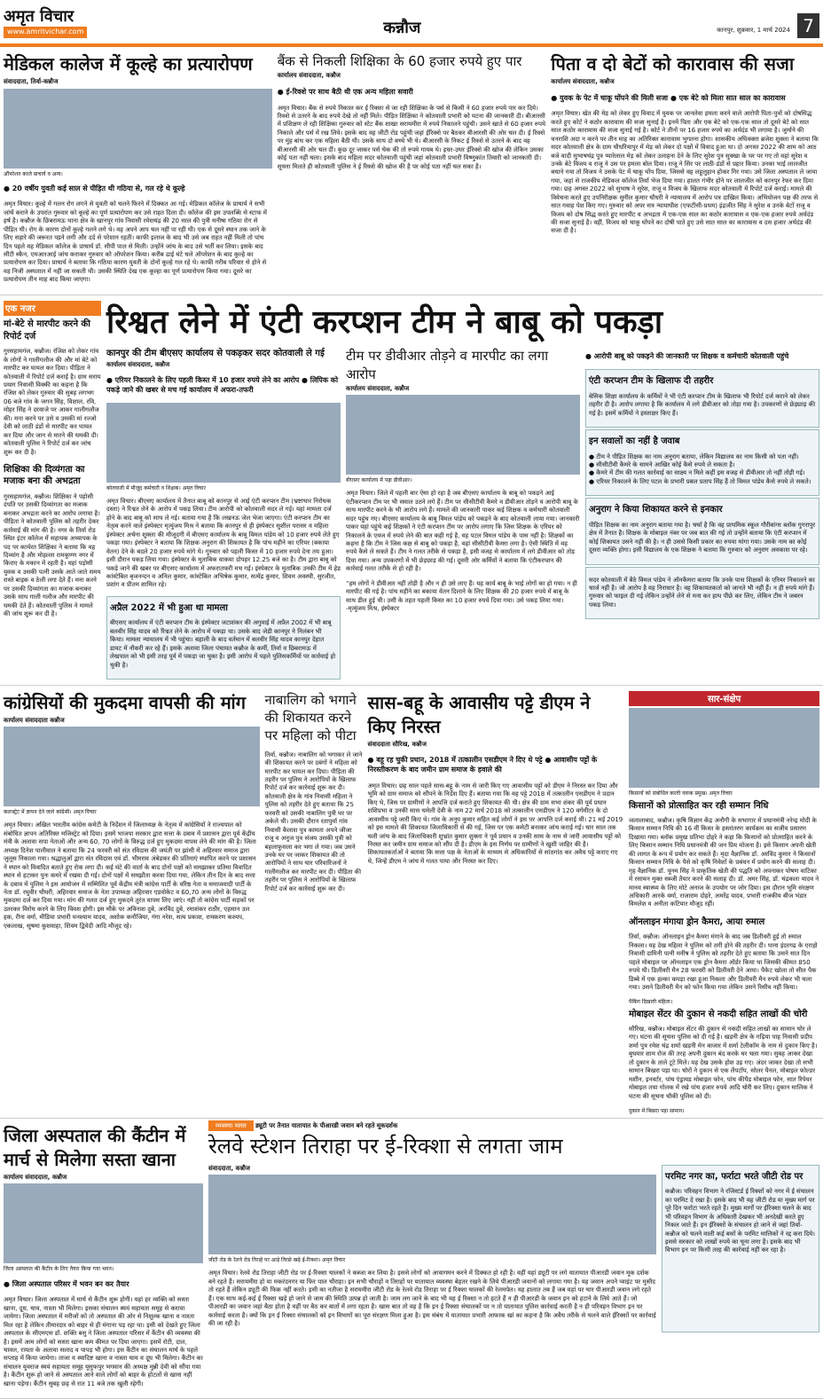अमृत विचार
www.amritvichar.com
कन्नौज
कानपुर, शुक्रवार, 1 मार्च 2024 7
मेडिकल कालेज में कूल्हे का प्रत्यारोपण
संवाददाता, तिर्वा-कन्नौज
ऑपरेशन करते प्राचार्य व अन्य।
● 20 वर्षीय युवती कई साल से पीड़ित थी गठिया से, गल रहे थे कूल्हे
अमृत विचार। कूल्हे में गलन रोग लगने से युवती को चलने फिरने में दिक्कत आ गई। मेडिकल कॉलेज के प्राचार्य ने सभी जांचें कराने के उपरांत गुरुवार को कूल्हे का पूर्ण प्रत्यारोपण कर उसे राहत दिला दी। कॉलेज की इस उपलब्धि से स्टाफ में हर्ष है। कन्नौज के छिबरामऊ थाना क्षेत्र के खानपुर गांव निवासी रमेशचंद्र की 20 साल की पुत्री मनीषा गठिया रोग से पीड़ित थी। रोग के कारण दोनों कूल्हे गलने लगे थे। वह अपने आप चल नहीं पा रही थी। एक से दूसरे स्थान तक जाने के लिए सहारे की जरूरत पड़ने लगी और दर्द से परेशान रहती। काफी इलाज के बाद भी उसे जब राहत नहीं मिली तो पांच दिन पहले वह मेडिकल कॉलेज के प्राचार्य डॉ. सीपी पाल से मिली। उन्होंने जांच के बाद उसे भर्ती कर लिया। इसके बाद सीटी स्कैन, एमआरआई जांच कराकर गुरुवार को ऑपरेशन किया। करीब ढाई घंटे चले ऑपरेशन के बाद कूल्हे का प्रत्यारोपण कर दिया। प्राचार्य ने बताया कि गठिया कारण युवती के दोनों कूल्हे गल रहे थे। काफी गरीब परिवार से होने से वह निजी अस्पताल में नहीं जा सकती थी। उसकी स्थिति देख एक कूल्हा का पूर्ण प्रत्यारोपण किया गया। दूसरे का प्रत्यारोपण तीन माह बाद किया जाएगा।
बैंक से निकली शिक्षिका के 60 हजार रुपये हुए पार
कार्यालय संवाददाता, कन्नौज
● ई-रिक्शे पर साथ बैठी थी एक अन्य महिला सवारी
अमृत विचार। बैंक से रुपये निकाल कर ई रिक्शा से जा रही शिक्षिका के पर्स से किसी ने 60 हजार रुपये पार कर दिये। रिक्शे से उतरने के बाद रुपये देखे तो नहीं मिले। पीड़ित शिक्षिका ने कोतवाली प्रभारी को घटना की जानकारी दी। बीआरसी में प्रशिक्षण ले रही शिक्षिका गुरुवार को स्टेट बैंक शाखा सरायमीरा में रुपये निकालने पहुंची। उसने खाते से 60 हजार रुपये निकाले और पर्स में रख लिये। इसके बाद वह जीटी रोड पहुंची जहां ईरिक्शे पर बैठकर बीआरसी की ओर चल दी। ई रिक्शे पर मुंह बांध कर एक महिला बैठी थी। उसके साथ दो बच्चे भी थे। बीआरसी के निकट ई रिक्शे से उतरने के बाद वह बीआरसी की ओर चल दीं। कुछ दूर जाकर पर्स चेक की तो रुपये गायब थे। इधर-उधर ईरिक्शे की खोज की लेकिन उसका कोई पता नहीं चला। इसके बाद महिला सदर कोतवाली पहुंची जहां कोतवाली प्रभारी विष्णुकांत तिवारी को जानकारी दी। सूचना मिलते ही कोतवाली पुलिस ने ई रिक्शे की खोज की है पर कोई पता नहीं चल सका है।
पिता व दो बेटों को कारावास की सजा
कार्यालय संवाददाता, कन्नौज
● युवक के पेट में चाकू घोंपने की मिली सजा ● एक बेटे को मिला सात साल का कारावास
अमृत विचार। खेत की मेड़ को लेकर हुए विवाद में युवक पर जानलेवा हमला करने वाले आरोपी पिता-पुत्रों को दोषसिद्ध करते हुए कोर्ट ने कठोर कारावास की सजा सुनाई है। इनमें पिता और एक बेटे को एक-एक साल तो दूसरे बेटे को सात साल कठोर कारावास की सजा सुनाई गई है। कोर्ट ने तीनों पर 16 हजार रुपये का अर्थदंड भी लगाया है। जुर्माने की धनराशि अदा न करने पर तीन माह का अतिरिक्त कारावास भुगतना होगा। शासकीय अधिवक्ता ब्रजेश शुक्ला ने बताया कि सदर कोतवाली क्षेत्र के ग्राम चौधरियापुर में मेड़ को लेकर दो पक्षों में विवाद हुआ था। दो अगस्त 2022 की शाम को आठ बजे वादी सुभाषचंद्र पुत्र प्यारेलाल मेड़ को लेकर उलाहना देने के लिए सुरेश पुत्र सुक्खा के घर पर गए तो वहां सुरेश व उनके बेटे विजय व राजू ने उस पर हमला बोल दिया। राजू ने सिर पर लाठी-डंडों से प्रहार किया। उनका भाई लालजीत बचाने गया तो विजय ने उसके पेट में चाकू घोंप दिया, जिससे वह लहूलुहान होकर गिर गया। उसे जिला अस्पताल ले जाया गया, जहां से राजकीय मेडिकल कॉलेज तिर्वा भेज दिया गया। हालत गंभीर होने पर लालजीत को कानपुर रेफर कर दिया गया। छह अगस्त 2022 को सुभाष ने सुरेश, राजू व विजय के खिलाफ सदर कोतवाली में रिपोर्ट दर्ज कराई। मामले की विवेचना करते हुए उपनिरीक्षक सुनील कुमार चौधरी ने न्यायालय में आरोप पत्र दाखिल किया। अभियोजन पक्ष की तरफ से सात गवाह पेश किए गए। गुरुवार को अपर सत्र न्यायाधीश (एफटीसी-प्रथम) इंद्रजीत सिंह ने सुरेश व उनके बेटों राजू व विजय को दोष सिद्ध करते हुए मारपीट व अभद्रता में एक-एक साल का कठोर कारावास व एक-एक हजार रुपये अर्थदंड की सजा सुनाई है। वहीं, विजय को चाकू घोंपने का दोषी पाते हुए उसे सात साल का कारावास व दस हजार अर्थदंड की सजा दी है।
एक नजर
मां-बेटे से मारपीट करने की रिपोर्ट दर्ज
गुरसहायगंज, कन्नौज। रंजिश को लेकर गांव के लोगों ने गालीगलौज की और मां बेटे को मारपीट कर घायल कर दिया। पीड़िता ने कोतवाली में रिपोर्ट दर्ज कराई है। ग्राम सराय प्रयाग निवासी विक्की का कहना है कि रंजिश को लेकर गुरुवार की सुबह लगभग 06 बजे गांव के जगन सिंह, विशाल, रवि, मोहर सिंह ने दरवाजे पर आकर गालीगलौज की। मना करने पर उसे व उसकी मां रज्जो देवी को लाठी डंडों से मारपीट कर घायल कर दिया और जान से मारने की धमकी दी। कोतवाली पुलिस ने रिपोर्ट दर्ज कर जांच शुरू कर दी है।
शिक्षिका की दिव्यंगता का मजाक बना की अभद्रता
गुरसहायगंज, कन्नौज। शिक्षिका ने पड़ोसी दंपति पर उसकी दिव्यांगता का मजाक बनाकर अभद्रता करने का आरोप लगाया है। पीड़िता ने कोतवाली पुलिस को तहरीर देकर कार्रवाई की मांग की है। नगर के तिर्वा रोड स्थित इंटर कॉलेज में सहायक अध्यापक के पद पर कार्यरत शिक्षिका ने बताया कि वह दिव्यांग है और मोहल्ला रामकुण्ण नगर में किराए के मकान में रहती है। यहां पड़ोसी युवक व उसकी पत्नी उसके आते जाते समय रास्ते बाइक व ठेली लगा देते हैं। मना करने पर उसकी दिव्यांगता का मजाक बनाकर उसके साथ गाली गलौज और मारपीट की धमकी देते हैं। कोतवाली पुलिस ने मामले की जांच शुरू कर दी है।
रिश्वत लेने में एंटी करप्शन टीम ने बाबू को पकड़ा
कानपुर की टीम बीएसए कार्यालय से पकड़कर सदर कोतवाली ले गई
कार्यालय संवाददाता, कन्नौज
● एरियर निकालने के लिए पहली किस्त में 10 हजार रुपये लेने का आरोप ● लिपिक को पकड़े जाने की खबर से मच गई कार्यालय में अफरा-तफरी
कोतवाली में मौजूद कर्मचारी व शिक्षक। अमृत विचार
अमृत विचार। बीएसए कार्यालय में तैनात बाबू को कानपुर से आई एंटी करप्शन टीम (भ्रष्टाचार निरोधक दस्ता) ने रिश्वत लेने के आरोप में पकड़ लिया। टीम आरोपी को कोतवाली सदर ले गई। यहां मामला दर्ज होने के बाद बाबू को साथ ले गई। बताया गया है कि लखनऊ जेल भेजा जाएगा। एंटी करप्शन टीम का नेतृत्व करने वाले इंस्पेक्टर मृत्युंजय मिश्र ने बताया कि कानपुर से ही इंस्पेक्टर सुशील परासर व महिला इंस्पेक्टर अर्चना शुक्ला की मौजूदगी में बीएसए कार्यालय के बाबू विमल पांडेय को 10 हजार रुपये लेते हुए पकड़ा गया। इंस्पेक्टर ने बताया कि शिक्षक अनुराग की शिकायत है कि पांच महीने का एरियर (बकाया वेतन) देने के बदले 20 हजार रुपये मांगे थे। गुरुवार को पहली किस्त में 10 हजार रुपये देना तय हुआ। इसी दौरान पकड़ लिया गया। इंस्पेक्टर के मुताबिक वाकया दोपहर 12.25 बजे का है। टीम द्वारा बाबू को पकड़े जाने की खबर पर बीएसए कार्यालय में अफरातफरी मच गई। इंस्पेक्टर के मुताबिक उनकी टीम में हेड कांस्टेबिल बृजनन्दन व अनिल कुमार, कांस्टेबिल अभिषेक कुमार, सत्येंद्र कुमार, शिवम अवस्थी, सुरजीत, प्रशांग व प्रीतम शामिल रहे।
अप्रैल 2022 में भी हुआ था मामला
बीएसए कार्यालय में एंटी करप्शन टीम के इंस्पेक्टर जटाशंकर की अगुवाई में अप्रैल 2002 में भी बाबू बलवीर सिंह यादव को रिश्वत लेने के आरोप में पकड़ा था। उसके बाद जेडी कानपुर ने निलंबन भी किया। मामला न्यायालय में भी पहुंचा। बहाली के बाद वर्तमान में बलवीर सिंह यादव कानपुर देहात डायट में नौकरी कर रहे हैं। इसके अलावा जिला पंचायत कन्नौज के कर्मी, तिर्वा व छिबरामऊ में लेखपाल को भी इसी तरह पूर्व में पकड़ा जा चुका है। इसी आरोप में पहले पुलिसकर्मियों पर कार्रवाई हो चुकी है।
टीम पर डीवीआर तोड़ने व मारपीट का लगा आरोप
कार्यालय संवाददाता, कन्नौज
बीएसए कार्यालय में पड़ा डीवीआर।
अमृत विचार। जिले में पहली बार ऐसा हो रहा है जब बीएसए कार्यालय के बाबू को पकड़ने आई एंटीकरप्शन टीम पर भी सवाल उठने लगे हैं। टीम पर सीसीटीवी कैमरे व डीवीआर तोड़ने व आरोपी बाबू के साथ मारपीट करने के भी आरोप लगे हैं। मामले की जानकारी पाकर कई शिक्षक व कर्मचारी कोतवाली सदर पहुंच गए। बीएसए कार्यालय के बाबू विमल पांडेय को पकड़ने के बाद कोतवाली लाया गया। जानकारी पाकर यहां पहुंचे कई शिक्षकों ने एंटी करप्शन टीम पर आरोप लगाए कि जिस शिक्षक के एरियर को निकालने के एवज में रुपये लेने की बात कही गई है, वह पटल विमल पांडेय के पास नहीं है। शिक्षकों का कहना है कि टीम ने जिस कक्ष से बाबू को पकड़ा है, वहां सीसीटीवी कैमरा लगा है। ऐसी स्थिति में वह रुपये कैसे ले सकते हैं। टीम ने गलत तरीके से पकड़ा है, इसी वजह से कार्यालय में लगे डीवीआर को तोड़ दिया गया। अन्य उपकरणों में भी छेड़छाड़ की गई। दूसरी ओर कर्मियों ने बताया कि एंटीकरप्शन की कार्रवाई गलत तरीके से हो रही है।
“हम लोगों ने डीवीआर नहीं तोड़ी है और न ही उसे लाए हैं। यह कार्य बाबू के भाई लोगों का हो गया। न ही मारपीट की गई है। पांच महीने का बकाया वेतन दिलाने के लिए शिक्षक की 20 हजार रुपये में बाबू के साथ डील हुई थी। उसी के तहत पहली किस्त का 10 हजार रुपये दिया गया। उसे पकड़ लिया गया। -मृत्युंजय मिश्र, इंस्पेक्टर
● आरोपी बाबू को पकड़ने की जानकारी पर शिक्षक व कर्मचारी कोतवाली पहुंचे
एंटी करप्शन टीम के खिलाफ दी तहरीर
बेसिक शिक्षा कार्यालय के कर्मियों ने भी एंटी करप्शन टीम के खिलाफ भी रिपोर्ट दर्ज कराने को लेकर तहरीर दी है। आरोप लगाया है कि कार्यालय में लगे डीवीआर को तोड़ा गया है। उपकरणों से छेड़छाड़ की गई है। इसमें कर्मियों ने हस्ताक्षर किए हैं।
इन सवालों का नहीं है जवाब
● टीम ने पीड़ित शिक्षक का नाम अनुराग बताया, लेकिन विद्यालय का नाम किसी को पता नहीं।
● सीसीटीवी कैमरे के सामने आखिर कोई कैसे रुपये ले सकता है।
● कैमरे में टीम की गलत कार्रवाई का साक्ष्य न मिले कहीं इस वजह से डीवीआर तो नहीं तोड़ी गई।
● एरियर निकालने के लिए पटल के प्रभारी प्रबल प्रताप सिंह हैं तो विमल पांडेय कैसे रुपये ले सकते।
अनुराग ने किया शिकायत करने से इनकार
पीड़ित शिक्षक का नाम अनुराग बताया गया है। चर्चा है कि वह प्राथमिक स्कूल गौरीबांगर ब्लॉक गुगरापुर क्षेत्र में तैनात है। शिक्षक के मोबाइल नंबर पर जब बात की गई तो उन्होंने बताया कि एंटी करप्शन में कोई शिकायत उसने नहीं की है। न ही उससे किसी प्रकार का रुपया मांगा गया। उसके नाम का कोई दूसरा व्यक्ति होगा। इसी विद्यालय के एक शिक्षक ने बताया कि गुरुवार को अनुराग अवकाश पर रहे।
सदर कोतवाली में बैठे विमल पांडेय ने ऑनकैमरा बताया कि उनके पास शिक्षकों के एरियर निकालने का चार्ज नहीं है। जो आरोप है वह निराधार है। वह शिकायतकर्ता को जानते भी नहीं हैं। न ही रुपये मांगे हैं। गुरुवार को फाइल दी गई लेकिन उन्होंने लेने से मना कर हाथ पीछे कर लिए, लेकिन टीम ने जबरन पकड़ लिया।
कांग्रेसियों की मुकदमा वापसी की मांग
कार्यालय संवाददाता कन्नौज
कलक्ट्रेट में ज्ञापन देने जाते कांग्रेसी। अमृत विचार
अमृत विचार। अखिल भारतीय कांग्रेस कमेटी के निर्देशन में जिलाध्यक्ष के नेतृत्व में कांग्रेसियों ने राज्यपाल को संबोधित ज्ञापन अतिरिक्त मजिस्ट्रेट को दिया। इसमें भाजपा सरकार द्वारा सत्ता के दबाव में प्रशासन द्वारा पूर्व केंद्रीय मंत्री के अलावा सपा नेताओं और अन्य 60, 70 लोगों के विरुद्ध दर्ज हुए मुकदमा वापस लेने की मांग की है। जिला अध्यक्ष दिनेश पालीवाल ने बताया कि 24 फरवरी को संत रविदास की जयंती पर झांसी में अहिरवार समाज द्वारा जुलूस निकाला गया। श्रद्धालुओं द्वारा संत रविदास एवं डॉ. भीमराव अंबेडकर की प्रतिमाएं स्थापित करने पर प्रशासन ने स्थान को विवादित बताते हुए रोक लगा दी। कई घंटे की वार्ता के बाद दोनों पक्षों को समझाकर प्रतिमा विवादित स्थान से हटाकर पुनः कमरे में रखवा दी गई। दोनों पक्षों में समझौता करवा दिया गया, लेकिन तीन दिन के बाद सत्ता के दबाव में पुलिस ने इस आयोजन में सम्मिलित पूर्व केंद्रीय मंत्री कांग्रेस पार्टी के वरिष्ठ नेता व समाजवादी पार्टी के नेता डॉ. रघुवीर चौधरी, अहिरवार समाज के नेता उपाध्यक्ष अहिरवार एडवोकेट व 60,70 अन्य लोगों के विरुद्ध मुकदमा दर्ज कर दिया गया। मांग की गलत दर्ज हुए मुकदमे तुरंत वापस लिए जाएं। नहीं तो कांग्रेस पार्टी सड़कों पर उतरकर विरोध करने के लिए विवश होगी। इस मौके पर अविनाश दुबे, अरविंद दुबे, रमाशंकर राठौर, एहसान उल हक, रीना वर्मा, मीडिया प्रभारी घनश्याम यादव, अशोक कनौजिया, गंगा नरेश, सत्य प्रकाश, रामकरण कश्यप, एकलाख, सुषमा कुशवाहा, शिवम द्विवेदी आदि मौजूद रहे।
नाबालिग को भगाने की शिकायत करने पर महिला को पीटा
तिर्वा, कन्नौज। नाबालिग को भगाकर ले जाने की शिकायत करने पर दबंगों ने महिला को मारपीट कर घायल कर दिया। पीड़िता की तहरीर पर पुलिस ने आरोपियों के खिलाफ रिपोर्ट दर्ज कर कार्रवाई शुरू कर दी। कोतवाली क्षेत्र के गांव निवासी महिला ने पुलिस को तहरीर देते हुए बताया कि 25 फरवरी को उसकी नाबालिग पुत्री घर पर अकेले थी। उसकी दौरान रतापुर्वा गांव निवासी कैलाश पुत्र कामता अपने जीजा राजू व अनुज पुत्र संजय उसकी पुत्री को बहलाफुसला कर भगा ले गया। जब उसने उनके घर पर जाकर शिकायत की तो आरोपियों ने साथ चार परिवारिजनों ने गालीगलौज कर मारपीट कर दी। पीड़िता की तहरीर पर पुलिस ने आरोपियों के खिलाफ रिपोर्ट दर्ज कर कार्रवाई शुरू कर दी।
सास-बहू के आवासीय पट्टे डीएम ने किए निरस्त
संवाददाता सौरिख, कन्नौज
● बहू रह चुकी प्रधान, 2018 में तत्कालीन एसडीएम ने दिए थे पट्टे ● आवासीय पट्टों के निरस्तीकरण के बाद जमीन ग्राम समाज के हवाले की
अमृत विचार। छह साल पहले सास-बहू के नाम से जारी किए गए आवासीय पट्टों को डीएम ने निरस्त कर दिया और भूमि को ग्राम समाज को सौंपने के निर्देश दिए हैं। बताया गया कि वह पट्टे 2018 में तत्कालीन एसडीएम ने प्रदान किए थे, जिस पर ग्रामीणों ने आपत्ति दर्ज कराते हुए शिकायत की थी। क्षेत्र की ग्राम सभा शंकर की पूर्व प्रधान शशिप्रभा व उनकी सास चमेली देवी के नाम 22 मार्च 2018 को तत्कालीन एसडीएम ने 120 वर्गमीटर के दो आवासीय पट्टे जारी किए थे। गांव के अनूप कुमार सहित कई लोगों ने इस पर आपत्ति दर्ज कराई थी। 21 मई 2019 को इस मामले की शिकायत जिलाधिकारी से की गई, जिस पर एक कमेटी बनाकर जांच कराई गई। चार साल तक चली जांच के बाद जिलाधिकारी शुभ्रांत कुमार शुक्ला ने पूर्व प्रधान व उनकी सास के नाम से जारी आवासीय पट्टों को निरस्त कर जमीन ग्राम समाज को सौंप दी है। डीएम के इस निर्णय पर ग्रामीणों ने खुशी जाहिर की है। शिकायतकर्ताओं ने बताया कि सत्ता पक्ष के नेताओं के माध्यम से अधिकारियों से सांठगांठ कर अवैध पट्टे कराए गए थे, जिन्हें डीएम ने जांच में गलत पाया और निरस्त कर दिए।
सार-संक्षेप
किसानों को संबोधित करती ब्लाक प्रमुख। अमृत विचार
किसानों को प्रोत्साहित कर रही सम्मान निधि
जलालाबाद, कन्नौज। कृषि विज्ञान केंद्र अनौगी के सभागार में प्रधानमंत्री नरेन्द्र मोदी के किसान सम्मान निधि की 16 वीं किस्त के हस्तांतरण कार्यक्रम का सजीव प्रसारण दिखाया गया। ब्लॉक प्रमुख प्रतिभा दोहरे ने कहा कि किसानों को प्रोत्साहित करने के लिए किसान सम्मान निधि प्रधानमंत्री की जन प्रिय योजना है। इसे किसान अपनी खेती की लागत के रूप में प्रयोग कर सकते हैं। मृदा वैज्ञानिक डॉ. अरविंद कुमार ने किसानों किसान सम्मान निधि के पैसे को कृषि निवेशों के प्रबंधन में प्रयोग करने की सलाह दी। गृह वैज्ञानिक डॉ. पूनम सिंह ने प्राकृतिक खेती की पद्धति को अपनाकर पोषण वाटिका में रसायन मुक्त सब्जी तैयार करने की सलाह दी। डॉ. अमर सिंह, डॉ. चंद्रकला यादव ने मानव स्वास्थ्य के लिए मोटे अनाज के उपयोग पर जोर दिया। इस दौरान भूमि संरक्षण अधिकारी आरके वर्मा, राजाराम दोहरे, अमरेंद्र यादव, प्रभारी राजकीय बीज भंडार विमलेश व अनीता कटियार मौजूद रहीं।
ऑनलाइन मंगाया ड्रोन कैमरा, आया रुमाल
तिर्वा, कन्नौज। ऑनलाइन ड्रोन कैमरा मंगाने के बाद जब डिलीवरी हुई तो रुमाल निकला। यह देख महिला ने पुलिस को ठगी होने की तहरीर दी। थाना इंदरगढ के एराहो निवासी दामिनी पत्नी मनीष ने पुलिस को तहरीर देते हुए बताया कि उसने सात दिन पहले मोबाइल पर ऑनलाइन एक ड्रोन कैमरा ऑर्डर किया था जिसकी कीमत 850 रुपये थी। डिलीवरी मैन 28 फरवरी को डिलीवरी देने आया। पैकेट खोला तो सील पैक डिब्बे में एक हल्का कपड़ा रखा हुआ निकला और डिलीवरी मैन रुपये लेकर भी चला गया। उसने डिलीवरी मैन को फोन किया गया लेकिन उसने रिसीव नहीं किया।
पैकिंग दिखाती महिला।
मोबाइल सेंटर की दुकान से नकदी सहित लाखों की चोरी
सौरिख, कन्नौज। मोबाइल सेंटर की दुकान से नकदी सहित लाखों का सामान चोर ले गए। घटना की सूचना पुलिस को दी गई है। खड़नी क्षेत्र के गढ़िया पाह निवासी प्रदीप शर्मा पुत्र रमेश चंद्र शर्मा खड़नी मेन बाजार में शर्मा टेलीकॉम के नाम से दुकान किए है। बुधवार शाम रोज की तरह अपनी दुकान बंद करके घर चला गया। सुबह आकर देखा तो दुकान के ताले टूटे मिले। यह देख उसके होश उड़ गए। अंदर जाकर देखा तो सभी सामान बिखरा पड़ा था। चोरों ने दुकान से एक लैपटॉप, सोलर पैनल, मोबाइल फोल्डर मशीन, इनवर्टर, पांच एंड्रायड मोबाइल फोन, पांच कीपैड मोबाइल फोन, सात रिपेयर मोबाइल तथा गोलक में रखे पांच हजार रुपये आदि चोरी कर लिए। दुकान मालिक ने घटना की सूचना चौकी पुलिस को दी।
दुकान में बिखरा पड़ा सामान।
जिला अस्पताल की कैंटीन में मार्च से मिलेगा सस्ता खाना
कार्यालय संवाददाता, कन्नौज
जिला अस्पताल की कैंटीन के लिए तैयार किया गया भवन।
● जिला अस्पताल परिसर में भवन बन कर तैयार
अमृत विचार। जिला अस्पताल में मार्च से कैंटीन शुरू होगी। यहां हर व्यक्ति को सस्ता खाना, दूध, चाय, नाश्ता भी मिलेगा। इसका संचालन स्वयं सहायता समूह से कराया जायेगा। जिला अस्पताल में मरीजों को तो अस्पताल की ओर से निशुल्क खाना व नाश्ता मिल रहा है लेकिन तीमारदार को बाहर से ही मंगाना पड़ रहा था। इसी को देखते हुए जिला अस्पताल के सीएमएस डॉ. शक्ति बसु ने जिला अस्पताल परिसर में कैंटीन की व्यवस्था की है। इसमें आम लोगों को सस्ता खाना कम कीमत पर दिया जाएगा। इसमें रोटी, दाल, चावल, रायता के अलावा सलाद व पापड़ भी होगा। इस कैंटीन का संचालन मार्च के पहले सप्ताह में किया जायेगा। ताजा व स्वादिष्ट खाना व नास्ता चाय व दूध भी मिलेगा। कैंटीन का संचालन युवराज स्वयं सहायता समूह यूसुफपुर भगवान की अध्यक्ष मुन्नी देवी को सौंपा गया है। कैंटीन शुरू हो जाने से अस्पताल आने वाले लोगों को बाहर के होटलों से खाना नहीं खाना पड़ेगा। कैंटीन सुबह छह से रात 11 बजे तक खुली रहेगी।
व्यवस्था ध्वस्त ड्यूटी पर तैनात यातायात के पीआरडी जवान बने रहते मूकदर्शक
रेलवे स्टेशन तिराहा पर ई-रिक्शा से लगता जाम
संवाददाता, कन्नौज
जीटी रोड के रेलवे रोड तिराहे पर आड़े तिरछे खड़े ई-रिक्शा। अमृत विचार
अमृत विचार। रेलवे रोड तिराहा जीटी रोड पर ई-रिक्शा चालकों ने कब्जा कर लिया है। इससे लोगों को आवागमन करने में दिक्कत हो रही है। वहीं यहां ड्यूटी पर लगे यातायात पीआरडी जवान मूक दर्शक बने रहते हैं। सरायमीरा हो या मकरंदनगर या फिर पाल चौराहा। इन सभी चौराहों व तिराहों पर यातायात व्यवस्था बेहतर रखने के लिये पीआरडी जवानों को लगाया गया है। यह जवान अपने प्वाइंट पर मुस्तैद तो रहते हैं लेकिन ड्यूटी की फिक्र नहीं करते। इसी का नतीजा है सरायमीरा जीटी रोड के रेलवे रोड तिराहा पर ई रिक्शा चालकों की रेलमपेल। यह हालात तब हैं जब यहां पर चार पीआरडी जवान लगे रहते हैं। एक साथ कई-कई ई रिक्शा खड़े हो जाने से जाम की स्थिति उत्पन्न हो जाती है। जाम लग जाने के बाद भी यह ई रिक्शा न तो हटते हैं न ही पीआरडी के जवान इन को हटाने के लिये आते हैं। जो पीआरडी का जवान जहां बैठा होता है वहीं पर बैठ कर बातों में लगा रहता है। खास बात तो यह है कि इन ई रिक्शा संचालकों पर न तो यातायात पुलिस कार्रवाई करती है न ही परिवहन विभाग इन पर कार्रवाई करता है। क्यों कि इन ई रिक्शा संचालकों को इन विभागों का पूरा संरक्षण मिला हुआ है। इस संबंध में यातायात प्रभारी आफाक खां का कहना है कि अवैध तरीके से चलने वाले ईरिक्शों पर कार्रवाई की जा रही है।
परमिट नगर का, फर्राटा भरते जीटी रोड पर
कन्नौज। परिवहन विभाग ने रजिस्टर्ड ई रिक्शों को नगर में ई संचालन का परमिट दे रखा है। इसके बाद भी यह जीटी रोड या मुख्य मार्ग पर पूरे दिन फर्राटा भरते रहते हैं। मुख्य मार्गों पर ईरिक्शा चलने के बाद भी परिवहन विभाग के अधिकारी देखकर भी अनदेखी करते हुए निकल जाते हैं। इन ईरिक्शों के संचालन हो जाने से जहां तिर्वा-कन्नौज को चलने वाली कई बसों के परमिट मालिकों ने रद्द करा दिये। इससे सरकार को लाखों रुपये का चूना लगा है। इसके बाद भी विभाग इन पर किसी तरह की कार्रवाई नहीं कर रहा है।